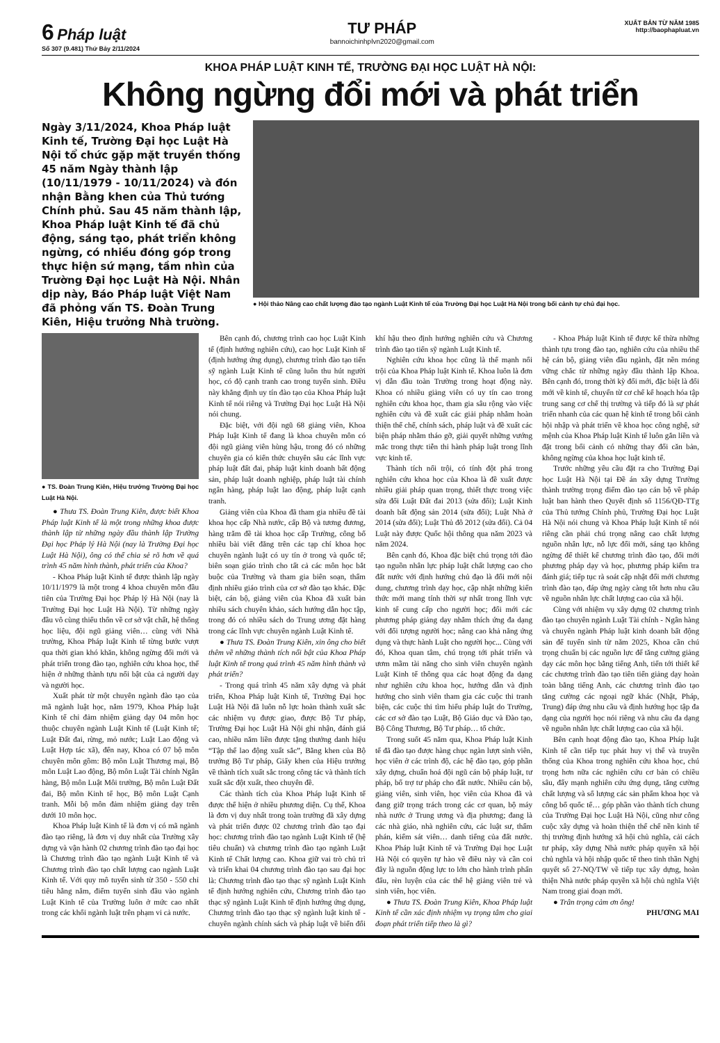6 Pháp luật
Số 307 (9.481) Thứ Bảy 2/11/2024
TƯ PHÁP
bannoichinhplvn2020@gmail.com
XUẤT BẢN TỪ NĂM 1985
http://baophapluat.vn
KHOA PHÁP LUẬT KINH TẾ, TRƯỜNG ĐẠI HỌC LUẬT HÀ NỘI:
Không ngừng đổi mới và phát triển
Ngày 3/11/2024, Khoa Pháp luật Kinh tế, Trường Đại học Luật Hà Nội tổ chức gặp mặt truyền thống 45 năm Ngày thành lập (10/11/1979 - 10/11/2024) và đón nhận Bằng khen của Thủ tướng Chính phủ. Sau 45 năm thành lập, Khoa Pháp luật Kinh tế đã chủ động, sáng tạo, phát triển không ngừng, có nhiều đóng góp trong thực hiện sứ mạng, tầm nhìn của Trường Đại học Luật Hà Nội. Nhân dịp này, Báo Pháp luật Việt Nam đã phỏng vấn TS. Đoàn Trung Kiên, Hiệu trưởng Nhà trường.
● Hội thảo Nâng cao chất lượng đào tạo ngành Luật Kinh tế của Trường Đại học Luật Hà Nội trong bối cảnh tự chủ đại học.
● TS. Đoàn Trung Kiên, Hiệu trưởng Trường Đại học Luật Hà Nội.
● Thưa TS. Đoàn Trung Kiên, được biết Khoa Pháp luật Kinh tế là một trong những khoa được thành lập từ những ngày đầu thành lập Trường Đại học Pháp lý Hà Nội (nay là Trường Đại học Luật Hà Nội), ông có thể chia sẻ rõ hơn về quá trình 45 năm hình thành, phát triển của Khoa?
- Khoa Pháp luật Kinh tế được thành lập ngày 10/11/1979 là một trong 4 khoa chuyên môn đầu tiên của Trường Đại học Pháp lý Hà Nội (nay là Trường Đại học Luật Hà Nội). Từ những ngày đầu vô cùng thiếu thốn về cơ sở vật chất, hệ thống học liệu, đội ngũ giảng viên… cùng với Nhà trường, Khoa Pháp luật Kinh tế từng bước vượt qua thời gian khó khăn, không ngừng đổi mới và phát triển trong đào tạo, nghiên cứu khoa học, thể hiện ở những thành tựu nổi bật của cả người dạy và người học.
Xuất phát từ một chuyên ngành đào tạo của mã ngành luật học, năm 1979, Khoa Pháp luật Kinh tế chỉ đảm nhiệm giảng dạy 04 môn học thuộc chuyên ngành Luật Kinh tế (Luật Kinh tế; Luật Đất đai, rừng, mỏ nước; Luật Lao động và Luật Hợp tác xã), đến nay, Khoa có 07 bộ môn chuyên môn gồm: Bộ môn Luật Thương mại, Bộ môn Luật Lao động, Bộ môn Luật Tài chính Ngân hàng, Bộ môn Luật Môi trường, Bộ môn Luật Đất đai, Bộ môn Kinh tế học, Bộ môn Luật Cạnh tranh. Mỗi bộ môn đảm nhiệm giảng dạy trên dưới 10 môn học.
Khoa Pháp luật Kinh tế là đơn vị có mã ngành đào tạo riêng, là đơn vị duy nhất của Trường xây dựng và vận hành 02 chương trình đào tạo đại học là Chương trình đào tạo ngành Luật Kinh tế và Chương trình đào tạo chất lượng cao ngành Luật Kinh tế. Với quy mô tuyển sinh từ 350 - 550 chỉ tiêu hằng năm, điểm tuyển sinh đầu vào ngành Luật Kinh tế của Trường luôn ở mức cao nhất trong các khối ngành luật trên phạm vi cả nước.
Bên cạnh đó, chương trình cao học Luật Kinh tế (định hướng nghiên cứu), cao học Luật Kinh tế (định hướng ứng dụng), chương trình đào tạo tiến sỹ ngành Luật Kinh tế cũng luôn thu hút người học, có độ cạnh tranh cao trong tuyển sinh. Điều này khẳng định uy tín đào tạo của Khoa Pháp luật Kinh tế nói riêng và Trường Đại học Luật Hà Nội nói chung.
Đặc biệt, với đội ngũ 68 giảng viên, Khoa Pháp luật Kinh tế đang là khoa chuyên môn có đội ngũ giảng viên hùng hậu, trong đó có những chuyên gia có kiến thức chuyên sâu các lĩnh vực pháp luật đất đai, pháp luật kinh doanh bất động sản, pháp luật doanh nghiệp, pháp luật tài chính ngân hàng, pháp luật lao động, pháp luật cạnh tranh.
Giảng viên của Khoa đã tham gia nhiều đề tài khoa học cấp Nhà nước, cấp Bộ và tương đương, hàng trăm đề tài khoa học cấp Trường, công bố nhiều bài viết đăng trên các tạp chí khoa học chuyên ngành luật có uy tín ở trong và quốc tế; biên soạn giáo trình cho tất cả các môn học bắt buộc của Trường và tham gia biên soạn, thẩm định nhiều giáo trình của cơ sở đào tạo khác. Đặc biệt, cán bộ, giảng viên của Khoa đã xuất bản nhiều sách chuyên khảo, sách hướng dẫn học tập, trong đó có nhiều sách do Trung ương đặt hàng trong các lĩnh vực chuyên ngành Luật Kinh tế.
● Thưa TS. Đoàn Trung Kiên, xin ông cho biết thêm về những thành tích nổi bật của Khoa Pháp luật Kinh tế trong quá trình 45 năm hình thành và phát triển?
- Trong quá trình 45 năm xây dựng và phát triển, Khoa Pháp luật Kinh tế, Trường Đại học Luật Hà Nội đã luôn nỗ lực hoàn thành xuất sắc các nhiệm vụ được giao, được Bộ Tư pháp, Trường Đại học Luật Hà Nội ghi nhận, đánh giá cao, nhiều năm liền được tặng thưởng danh hiệu “Tập thể lao động xuất sắc”, Bằng khen của Bộ trưởng Bộ Tư pháp, Giấy khen của Hiệu trưởng về thành tích xuất sắc trong công tác và thành tích xuất sắc đột xuất, theo chuyên đề.
Các thành tích của Khoa Pháp luật Kinh tế được thể hiện ở nhiều phương diện. Cụ thể, Khoa là đơn vị duy nhất trong toàn trường đã xây dựng và phát triển được 02 chương trình đào tạo đại học: chương trình đào tạo ngành Luật Kinh tế (hệ tiêu chuẩn) và chương trình đào tạo ngành Luật Kinh tế Chất lượng cao. Khoa giữ vai trò chủ trì và triển khai 04 chương trình đào tạo sau đại học là: Chương trình đào tạo thạc sỹ ngành Luật Kinh tế định hướng nghiên cứu, Chương trình đào tạo thạc sỹ ngành Luật Kinh tế định hướng ứng dụng, Chương trình đào tạo thạc sỹ ngành luật kinh tế - chuyên ngành chính sách và pháp luật về biến đổi khí hậu theo định hướng nghiên cứu và Chương trình đào tạo tiến sỹ ngành Luật Kinh tế.
Nghiên cứu khoa học cũng là thế mạnh nổi trội của Khoa Pháp luật Kinh tế. Khoa luôn là đơn vị dẫn đầu toàn Trường trong hoạt động này. Khoa có nhiều giảng viên có uy tín cao trong nghiên cứu khoa học, tham gia sâu rộng vào việc nghiên cứu và đề xuất các giải pháp nhằm hoàn thiện thể chế, chính sách, pháp luật và đề xuất các biện pháp nhằm tháo gỡ, giải quyết những vướng mắc trong thực tiễn thi hành pháp luật trong lĩnh vực kinh tế.
Thành tích nổi trội, có tính đột phá trong nghiên cứu khoa học của Khoa là đề xuất được nhiều giải pháp quan trọng, thiết thực trong việc sửa đổi Luật Đất đai 2013 (sửa đổi); Luật Kinh doanh bất động sản 2014 (sửa đổi); Luật Nhà ở 2014 (sửa đổi); Luật Thủ đô 2012 (sửa đổi). Cả 04 Luật này được Quốc hội thông qua năm 2023 và năm 2024.
Bên cạnh đó, Khoa đặc biệt chú trọng tới đào tạo nguồn nhân lực pháp luật chất lượng cao cho đất nước với định hướng chủ đạo là đổi mới nội dung, chương trình dạy học, cập nhật những kiến thức mới mang tính thời sự nhất trong lĩnh vực kinh tế cung cấp cho người học; đổi mới các phương pháp giảng dạy nhằm thích ứng đa dạng với đối tượng người học; nâng cao khả năng ứng dụng và thực hành Luật cho người học... Cùng với đó, Khoa quan tâm, chú trọng tới phát triển và ươm mầm tài năng cho sinh viên chuyên ngành Luật Kinh tế thông qua các hoạt động đa dạng như nghiên cứu khoa học, hướng dẫn và định hướng cho sinh viên tham gia các cuộc thi tranh biện, các cuộc thi tìm hiểu pháp luật do Trường, các cơ sở đào tạo Luật, Bộ Giáo dục và Đào tạo, Bộ Công Thương, Bộ Tư pháp… tổ chức.
Trong suốt 45 năm qua, Khoa Pháp luật Kinh tế đã đào tạo được hàng chục ngàn lượt sinh viên, học viên ở các trình độ, các hệ đào tạo, góp phần xây dựng, chuẩn hoá đội ngũ cán bộ pháp luật, tư pháp, bổ trợ tư pháp cho đất nước. Nhiều cán bộ, giảng viên, sinh viên, học viên của Khoa đã và đang giữ trọng trách trong các cơ quan, bộ máy nhà nước ở Trung ương và địa phương; đang là các nhà giáo, nhà nghiên cứu, các luật sư, thẩm phán, kiểm sát viên… danh tiếng của đất nước. Khoa Pháp luật Kinh tế và Trường Đại học Luật Hà Nội có quyền tự hào về điều này và cần coi đây là nguồn động lực to lớn cho hành trình phấn đấu, rèn luyện của các thế hệ giảng viên trẻ và sinh viên, học viên.
● Thưa TS. Đoàn Trung Kiên, Khoa Pháp luật Kinh tế cần xác định nhiệm vụ trọng tâm cho giai đoạn phát triển tiếp theo là gì?
- Khoa Pháp luật Kinh tế được kế thừa những thành tựu trong đào tạo, nghiên cứu của nhiều thế hệ cán bộ, giảng viên đầu ngành, đặt nền móng vững chắc từ những ngày đầu thành lập Khoa. Bên cạnh đó, trong thời kỳ đổi mới, đặc biệt là đổi mới về kinh tế, chuyển từ cơ chế kế hoạch hóa tập trung sang cơ chế thị trường và tiếp đó là sự phát triển nhanh của các quan hệ kinh tế trong bối cảnh hội nhập và phát triển về khoa học công nghệ, sứ mệnh của Khoa Pháp luật Kinh tế luôn gắn liền và đặt trong bối cảnh có những thay đổi căn bản, không ngừng của khoa học luật kinh tế.
Trước những yêu cầu đặt ra cho Trường Đại học Luật Hà Nội tại Đề án xây dựng Trường thành trường trọng điểm đào tạo cán bộ về pháp luật ban hành theo Quyết định số 1156/QĐ-TTg của Thủ tướng Chính phủ, Trường Đại học Luật Hà Nội nói chung và Khoa Pháp luật Kinh tế nói riêng cần phải chú trọng nâng cao chất lượng nguồn nhân lực, nỗ lực đổi mới, sáng tạo không ngừng để thiết kế chương trình đào tạo, đổi mới phương pháp dạy và học, phương pháp kiểm tra đánh giá; tiếp tục rà soát cập nhật đổi mới chương trình đào tạo, đáp ứng ngày càng tốt hơn nhu cầu về nguồn nhân lực chất lượng cao của xã hội.
Cùng với nhiệm vụ xây dựng 02 chương trình đào tạo chuyên ngành Luật Tài chính - Ngân hàng và chuyên ngành Pháp luật kinh doanh bất động sản để tuyển sinh từ năm 2025, Khoa cần chú trọng chuẩn bị các nguồn lực để tăng cường giảng dạy các môn học bằng tiếng Anh, tiến tới thiết kế các chương trình đào tạo tiên tiến giảng dạy hoàn toàn bằng tiếng Anh, các chương trình đào tạo tăng cường các ngoại ngữ khác (Nhật, Pháp, Trung) đáp ứng nhu cầu và định hướng học tập đa dạng của người học nói riêng và nhu cầu đa dạng về nguồn nhân lực chất lượng cao của xã hội.
Bên cạnh hoạt động đào tạo, Khoa Pháp luật Kinh tế cần tiếp tục phát huy vị thế và truyền thống của Khoa trong nghiên cứu khoa học, chú trọng hơn nữa các nghiên cứu cơ bản có chiều sâu, đẩy mạnh nghiên cứu ứng dụng, tăng cường chất lượng và số lượng các sản phẩm khoa học và công bố quốc tế… góp phần vào thành tích chung của Trường Đại học Luật Hà Nội, cũng như công cuộc xây dựng và hoàn thiện thể chế nền kinh tế thị trường định hướng xã hội chủ nghĩa, cải cách tư pháp, xây dựng Nhà nước pháp quyền xã hội chủ nghĩa và hội nhập quốc tế theo tinh thần Nghị quyết số 27-NQ/TW về tiếp tục xây dựng, hoàn thiện Nhà nước pháp quyền xã hội chủ nghĩa Việt Nam trong giai đoạn mới.
● Trân trọng cảm ơn ông!
PHƯƠNG MAI